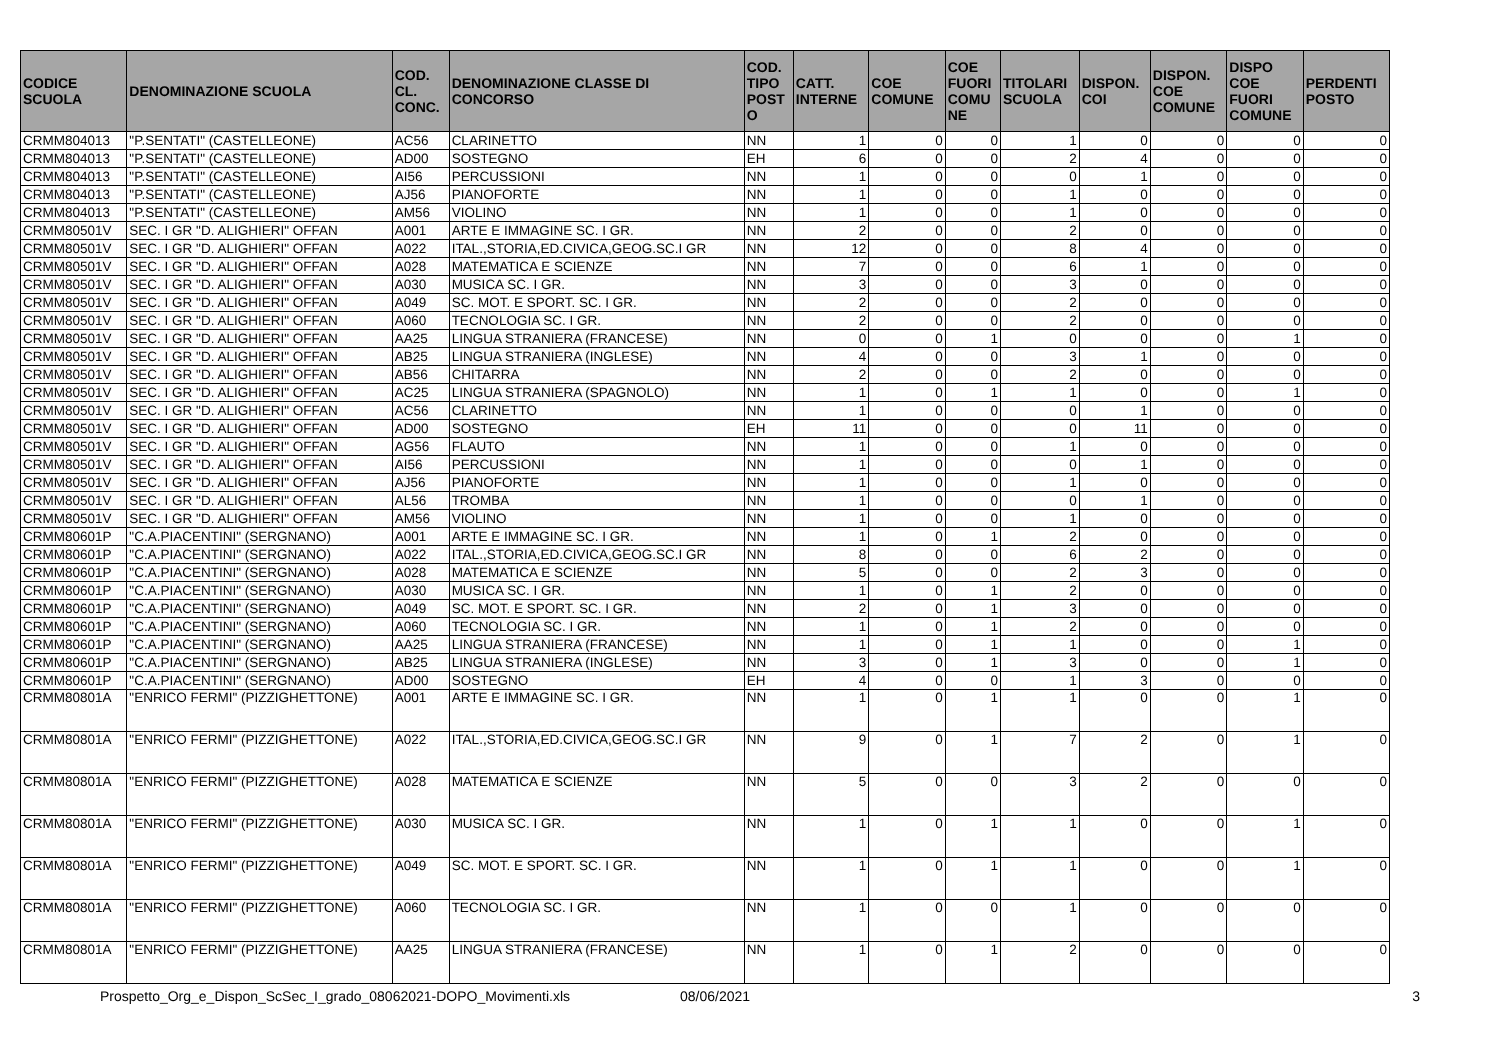| CODICE SCUOLA | DENOMINAZIONE SCUOLA | COD. CL. CONC. | DENOMINAZIONE CLASSE DI CONCORSO | COD. TIPO POST O | CATT. INTERNE | COE COMUNE | COE FUORI COMU NE | TITOLARI SCUOLA | DISPON. COI | DISPON. COE COMUNE | DISPO COE FUORI COMUNE | PERDENTI POSTO |
| --- | --- | --- | --- | --- | --- | --- | --- | --- | --- | --- | --- | --- |
| CRMM804013 | "P.SENTATI" (CASTELLEONE) | AC56 | CLARINETTO | NN | 1 | 0 | 0 | 1 | 0 | 0 | 0 | 0 |
| CRMM804013 | "P.SENTATI" (CASTELLEONE) | AD00 | SOSTEGNO | EH | 6 | 0 | 0 | 2 | 4 | 0 | 0 | 0 |
| CRMM804013 | "P.SENTATI" (CASTELLEONE) | AI56 | PERCUSSIONI | NN | 1 | 0 | 0 | 0 | 1 | 0 | 0 | 0 |
| CRMM804013 | "P.SENTATI" (CASTELLEONE) | AJ56 | PIANOFORTE | NN | 1 | 0 | 0 | 1 | 0 | 0 | 0 | 0 |
| CRMM804013 | "P.SENTATI" (CASTELLEONE) | AM56 | VIOLINO | NN | 1 | 0 | 0 | 1 | 0 | 0 | 0 | 0 |
| CRMM80501V | SEC. I GR "D. ALIGHIERI" OFFAN | A001 | ARTE E IMMAGINE SC. I GR. | NN | 2 | 0 | 0 | 2 | 0 | 0 | 0 | 0 |
| CRMM80501V | SEC. I GR "D. ALIGHIERI" OFFAN | A022 | ITAL.,STORIA,ED.CIVICA,GEOG.SC.I GR | NN | 12 | 0 | 0 | 8 | 4 | 0 | 0 | 0 |
| CRMM80501V | SEC. I GR "D. ALIGHIERI" OFFAN | A028 | MATEMATICA E SCIENZE | NN | 7 | 0 | 0 | 6 | 1 | 0 | 0 | 0 |
| CRMM80501V | SEC. I GR "D. ALIGHIERI" OFFAN | A030 | MUSICA SC. I GR. | NN | 3 | 0 | 0 | 3 | 0 | 0 | 0 | 0 |
| CRMM80501V | SEC. I GR "D. ALIGHIERI" OFFAN | A049 | SC. MOT. E SPORT. SC. I GR. | NN | 2 | 0 | 0 | 2 | 0 | 0 | 0 | 0 |
| CRMM80501V | SEC. I GR "D. ALIGHIERI" OFFAN | A060 | TECNOLOGIA SC. I GR. | NN | 2 | 0 | 0 | 2 | 0 | 0 | 0 | 0 |
| CRMM80501V | SEC. I GR "D. ALIGHIERI" OFFAN | AA25 | LINGUA STRANIERA (FRANCESE) | NN | 0 | 0 | 1 | 0 | 0 | 0 | 1 | 0 |
| CRMM80501V | SEC. I GR "D. ALIGHIERI" OFFAN | AB25 | LINGUA STRANIERA (INGLESE) | NN | 4 | 0 | 0 | 3 | 1 | 0 | 0 | 0 |
| CRMM80501V | SEC. I GR "D. ALIGHIERI" OFFAN | AB56 | CHITARRA | NN | 2 | 0 | 0 | 2 | 0 | 0 | 0 | 0 |
| CRMM80501V | SEC. I GR "D. ALIGHIERI" OFFAN | AC25 | LINGUA STRANIERA (SPAGNOLO) | NN | 1 | 0 | 1 | 1 | 0 | 0 | 1 | 0 |
| CRMM80501V | SEC. I GR "D. ALIGHIERI" OFFAN | AC56 | CLARINETTO | NN | 1 | 0 | 0 | 0 | 1 | 0 | 0 | 0 |
| CRMM80501V | SEC. I GR "D. ALIGHIERI" OFFAN | AD00 | SOSTEGNO | EH | 11 | 0 | 0 | 0 | 11 | 0 | 0 | 0 |
| CRMM80501V | SEC. I GR "D. ALIGHIERI" OFFAN | AG56 | FLAUTO | NN | 1 | 0 | 0 | 1 | 0 | 0 | 0 | 0 |
| CRMM80501V | SEC. I GR "D. ALIGHIERI" OFFAN | AI56 | PERCUSSIONI | NN | 1 | 0 | 0 | 0 | 1 | 0 | 0 | 0 |
| CRMM80501V | SEC. I GR "D. ALIGHIERI" OFFAN | AJ56 | PIANOFORTE | NN | 1 | 0 | 0 | 1 | 0 | 0 | 0 | 0 |
| CRMM80501V | SEC. I GR "D. ALIGHIERI" OFFAN | AL56 | TROMBA | NN | 1 | 0 | 0 | 0 | 1 | 0 | 0 | 0 |
| CRMM80501V | SEC. I GR "D. ALIGHIERI" OFFAN | AM56 | VIOLINO | NN | 1 | 0 | 0 | 1 | 0 | 0 | 0 | 0 |
| CRMM80601P | "C.A.PIACENTINI" (SERGNANO) | A001 | ARTE E IMMAGINE SC. I GR. | NN | 1 | 0 | 1 | 2 | 0 | 0 | 0 | 0 |
| CRMM80601P | "C.A.PIACENTINI" (SERGNANO) | A022 | ITAL.,STORIA,ED.CIVICA,GEOG.SC.I GR | NN | 8 | 0 | 0 | 6 | 2 | 0 | 0 | 0 |
| CRMM80601P | "C.A.PIACENTINI" (SERGNANO) | A028 | MATEMATICA E SCIENZE | NN | 5 | 0 | 0 | 2 | 3 | 0 | 0 | 0 |
| CRMM80601P | "C.A.PIACENTINI" (SERGNANO) | A030 | MUSICA SC. I GR. | NN | 1 | 0 | 1 | 2 | 0 | 0 | 0 | 0 |
| CRMM80601P | "C.A.PIACENTINI" (SERGNANO) | A049 | SC. MOT. E SPORT. SC. I GR. | NN | 2 | 0 | 1 | 3 | 0 | 0 | 0 | 0 |
| CRMM80601P | "C.A.PIACENTINI" (SERGNANO) | A060 | TECNOLOGIA SC. I GR. | NN | 1 | 0 | 1 | 2 | 0 | 0 | 0 | 0 |
| CRMM80601P | "C.A.PIACENTINI" (SERGNANO) | AA25 | LINGUA STRANIERA (FRANCESE) | NN | 1 | 0 | 1 | 1 | 0 | 0 | 1 | 0 |
| CRMM80601P | "C.A.PIACENTINI" (SERGNANO) | AB25 | LINGUA STRANIERA (INGLESE) | NN | 3 | 0 | 1 | 3 | 0 | 0 | 1 | 0 |
| CRMM80601P | "C.A.PIACENTINI" (SERGNANO) | AD00 | SOSTEGNO | EH | 4 | 0 | 0 | 1 | 3 | 0 | 0 | 0 |
| CRMM80801A | "ENRICO FERMI" (PIZZIGHETTONE) | A001 | ARTE E IMMAGINE SC. I GR. | NN | 1 | 0 | 1 | 1 | 0 | 0 | 1 | 0 |
| CRMM80801A | "ENRICO FERMI" (PIZZIGHETTONE) | A022 | ITAL.,STORIA,ED.CIVICA,GEOG.SC.I GR | NN | 9 | 0 | 1 | 7 | 2 | 0 | 1 | 0 |
| CRMM80801A | "ENRICO FERMI" (PIZZIGHETTONE) | A028 | MATEMATICA E SCIENZE | NN | 5 | 0 | 0 | 3 | 2 | 0 | 0 | 0 |
| CRMM80801A | "ENRICO FERMI" (PIZZIGHETTONE) | A030 | MUSICA SC. I GR. | NN | 1 | 0 | 1 | 1 | 0 | 0 | 1 | 0 |
| CRMM80801A | "ENRICO FERMI" (PIZZIGHETTONE) | A049 | SC. MOT. E SPORT. SC. I GR. | NN | 1 | 0 | 1 | 1 | 0 | 0 | 1 | 0 |
| CRMM80801A | "ENRICO FERMI" (PIZZIGHETTONE) | A060 | TECNOLOGIA SC. I GR. | NN | 1 | 0 | 0 | 1 | 0 | 0 | 0 | 0 |
| CRMM80801A | "ENRICO FERMI" (PIZZIGHETTONE) | AA25 | LINGUA STRANIERA (FRANCESE) | NN | 1 | 0 | 1 | 2 | 0 | 0 | 0 | 0 |
Prospetto_Org_e_Dispon_ScSec_I_grado_08062021-DOPO_Movimenti.xls 08/06/2021 3